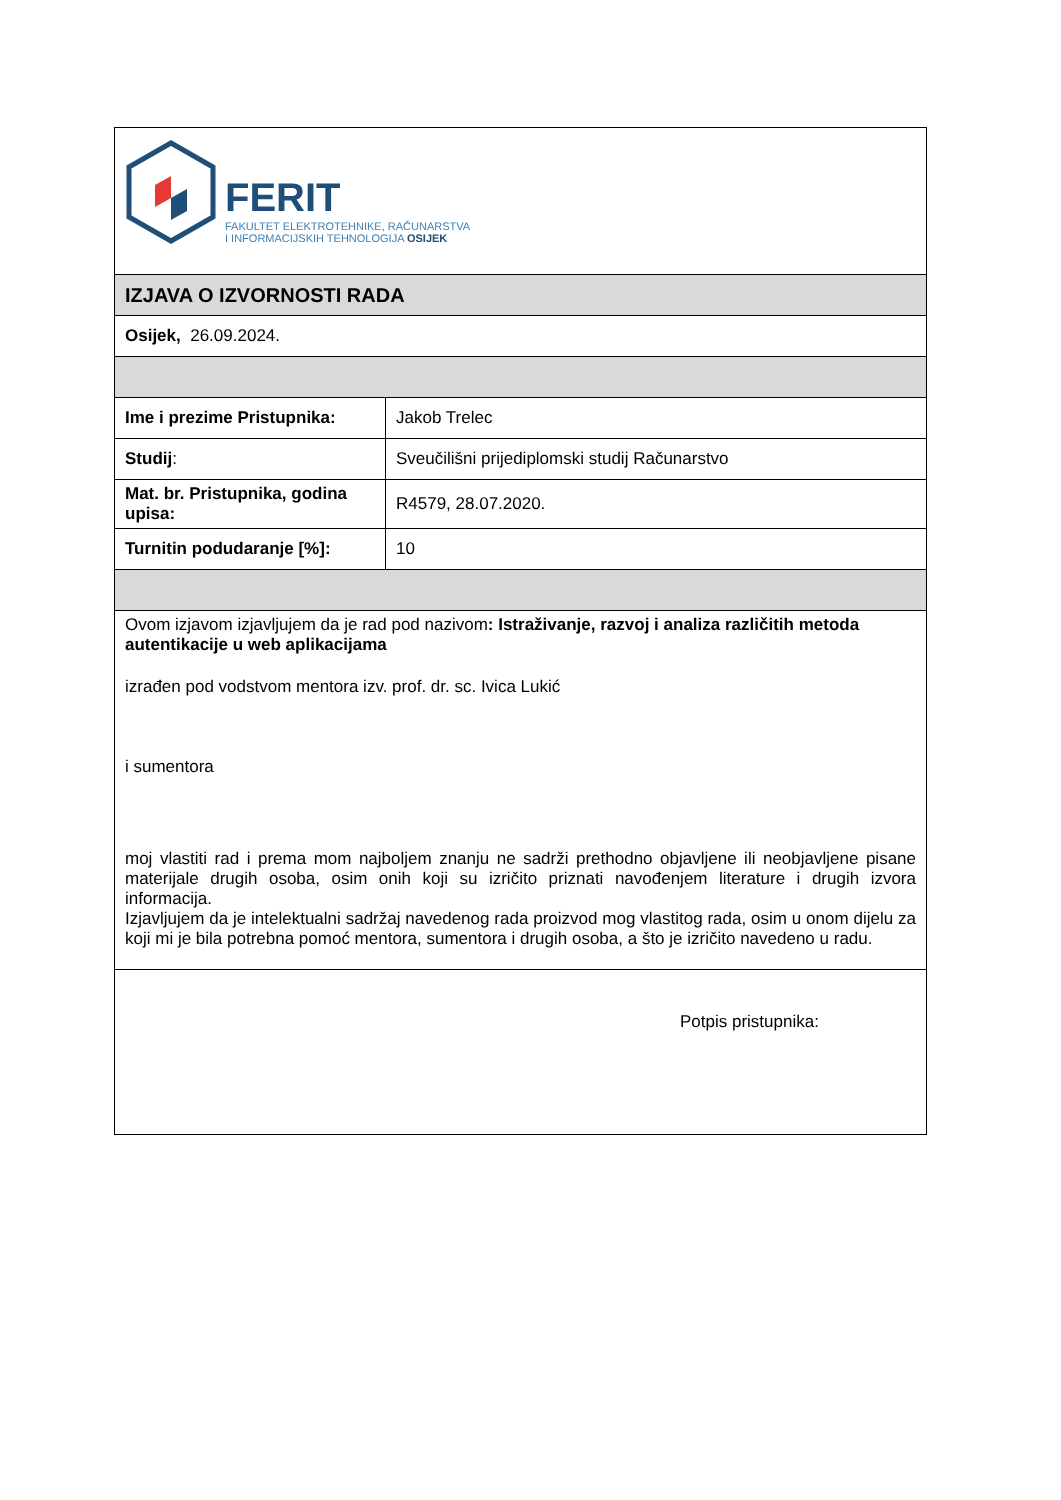| FERIT FAKULTET ELEKTROTEHNIKE, RAČUNARSTVA I INFORMACIJSKIH TEHNOLOGIJA OSIJEK | |
| IZJAVA O IZVORNOSTI RADA | |
| Osijek, 26.09.2024. | |
| Ime i prezime Pristupnika: | Jakob Trelec |
| Studij : | Sveučilišni prijediplomski studij Računarstvo |
| Mat. br. Pristupnika, godina upisa: | R4579, 28.07.2020. |
| Turnitin podudaranje [%]: | 10 |
| Ovom izjavom izjavljujem da je rad pod nazivom : Istraživanje, razvoj i analiza različitih metoda autentikacije u web aplikacijama izrađen pod vodstvom mentora izv. prof. dr. sc. Ivica Lukić i sumentora moj vlastiti rad i prema mom najboljem znanju ne sadrži prethodno objavljene ili neobjavljene pisane materijale drugih osoba, osim onih koji su izričito priznati navođenjem literature i drugih izvora informacija. Izjavljujem da je intelektualni sadržaj navedenog rada proizvod mog vlastitog rada, osim u onom dijelu za koji mi je bila potrebna pomoć mentora, sumentora i drugih osoba, a što je izričito navedeno u radu. | |
| Potpis pristupnika: | |